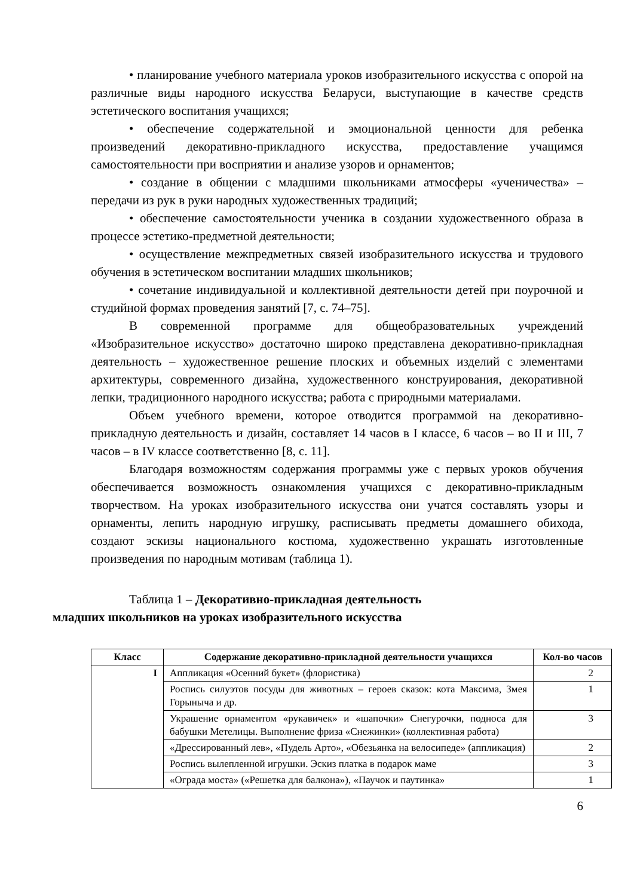• планирование учебного материала уроков изобразительного искусства с опорой на различные виды народного искусства Беларуси, выступающие в качестве средств эстетического воспитания учащихся;
• обеспечение содержательной и эмоциональной ценности для ребенка произведений декоративно-прикладного искусства, предоставление учащимся самостоятельности при восприятии и анализе узоров и орнаментов;
• создание в общении с младшими школьниками атмосферы «ученичества» – передачи из рук в руки народных художественных традиций;
• обеспечение самостоятельности ученика в создании художественного образа в процессе эстетико-предметной деятельности;
• осуществление межпредметных связей изобразительного искусства и трудового обучения в эстетическом воспитании младших школьников;
• сочетание индивидуальной и коллективной деятельности детей при поурочной и студийной формах проведения занятий [7, с. 74–75].
В современной программе для общеобразовательных учреждений «Изобразительное искусство» достаточно широко представлена декоративно-прикладная деятельность – художественное решение плоских и объемных изделий с элементами архитектуры, современного дизайна, художественного конструирования, декоративной лепки, традиционного народного искусства; работа с природными материалами.
Объем учебного времени, которое отводится программой на декоративно-прикладную деятельность и дизайн, составляет 14 часов в I классе, 6 часов – во II и III, 7 часов – в IV классе соответственно [8, с. 11].
Благодаря возможностям содержания программы уже с первых уроков обучения обеспечивается возможность ознакомления учащихся с декоративно-прикладным творчеством. На уроках изобразительного искусства они учатся составлять узоры и орнаменты, лепить народную игрушку, расписывать предметы домашнего обихода, создают эскизы национального костюма, художественно украшать изготовленные произведения по народным мотивам (таблица 1).
Таблица 1 – Декоративно-прикладная деятельность
младших школьников на уроках изобразительного искусства
| Класс | Содержание декоративно-прикладной деятельности учащихся | Кол-во часов |
| --- | --- | --- |
| I | Аппликация «Осенний букет» (флористика) | 2 |
| | Роспись силуэтов посуды для животных – героев сказок: кота Максима, Змея Горыныча и др. | 1 |
| | Украшение орнаментом «рукавичек» и «шапочки» Снегурочки, подноса для бабушки Метелицы. Выполнение фриза «Снежинки» (коллективная работа) | 3 |
| | «Дрессированный лев», «Пудель Арто», «Обезьянка на велосипеде» (аппликация) | 2 |
| | Роспись вылепленной игрушки. Эскиз платка в подарок маме | 3 |
| | «Ограда моста» («Решетка для балкона»), «Паучок и паутинка» | 1 |
6